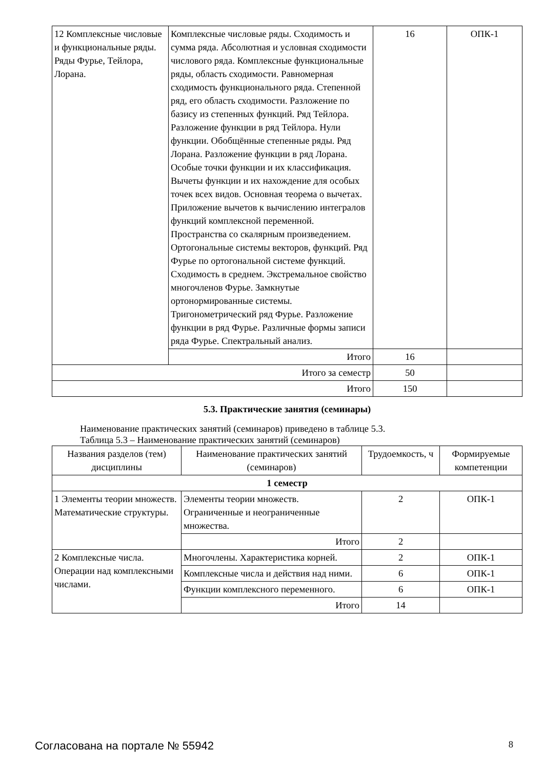| 12 Комплексные числовые и функциональные ряды. Ряды Фурье, Тейлора, Лорана. | Комплексные числовые ряды. Сходимость и сумма ряда. Абсолютная и условная сходимости числового ряда. Комплексные функциональные ряды, область сходимости. Равномерная сходимость функционального ряда. Степенной ряд, его область сходимости. Разложение по базису из степенных функций. Ряд Тейлора. Разложение функции в ряд Тейлора. Нули функции. Обобщённые степенные ряды. Ряд Лорана. Разложение функции в ряд Лорана. Особые точки функции и их классификация. Вычеты функции и их нахождение для особых точек всех видов. Основная теорема о вычетах. Приложение вычетов к вычислению интегралов функций комплексной переменной. Пространства со скалярным произведением. Ортогональные системы векторов, функций. Ряд Фурье по ортогональной системе функций. Сходимость в среднем. Экстремальное свойство многочленов Фурье. Замкнутые ортонормированные системы. Тригонометрический ряд Фурье. Разложение функции в ряд Фурье. Различные формы записи ряда Фурье. Спектральный анализ. | 16 | ОПК-1 |
| | Итого | 16 | |
| Итого за семестр | | 50 | |
| Итого | | 150 | |
5.3. Практические занятия (семинары)
Наименование практических занятий (семинаров) приведено в таблице 5.3.
Таблица 5.3 – Наименование практических занятий (семинаров)
| Названия разделов (тем) дисциплины | Наименование практических занятий (семинаров) | Трудоемкость, ч | Формируемые компетенции |
| --- | --- | --- | --- |
| 1 семестр | | | |
| 1 Элементы теории множеств. Математические структуры. | Элементы теории множеств. Ограниченные и неограниченные множества. | 2 | ОПК-1 |
| | Итого | 2 | |
| 2 Комплексные числа. Операции над комплексными числами. | Многочлены. Характеристика корней. | 2 | ОПК-1 |
| | Комплексные числа и действия над ними. | 6 | ОПК-1 |
| | Функции комплексного переменного. | 6 | ОПК-1 |
| | Итого | 14 | |
Согласована на портале № 55942 8